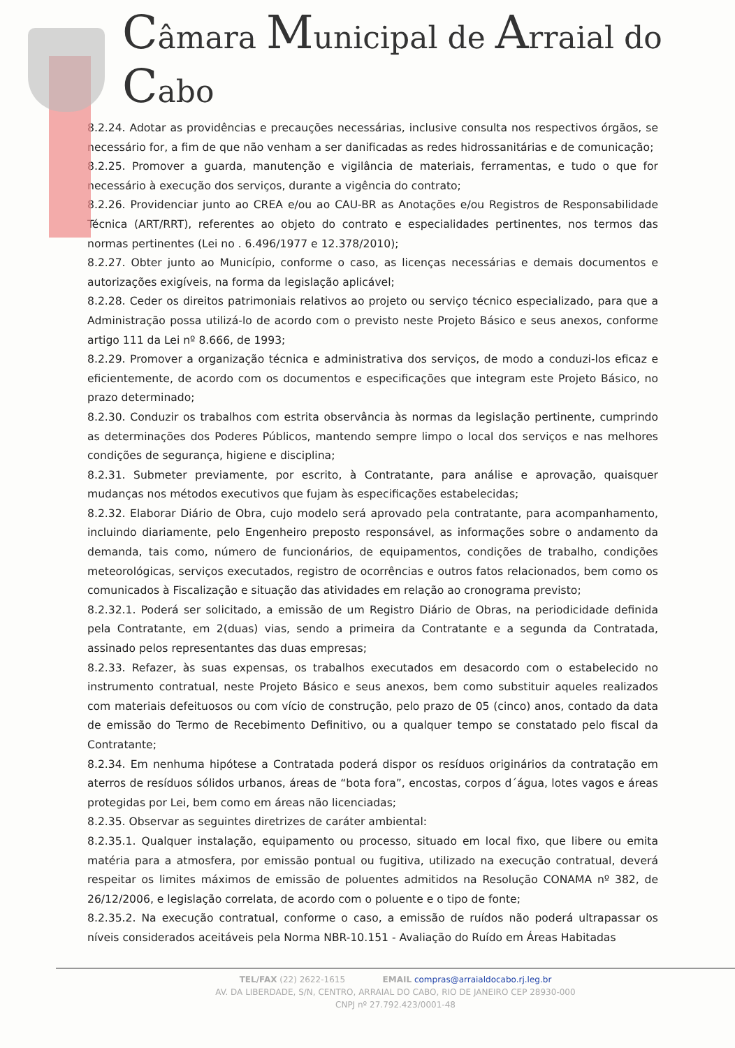Câmara Municipal de Arraial do Cabo
8.2.24. Adotar as providências e precauções necessárias, inclusive consulta nos respectivos órgãos, se necessário for, a fim de que não venham a ser danificadas as redes hidrossanitárias e de comunicação;
8.2.25. Promover a guarda, manutenção e vigilância de materiais, ferramentas, e tudo o que for necessário à execução dos serviços, durante a vigência do contrato;
8.2.26. Providenciar junto ao CREA e/ou ao CAU-BR as Anotações e/ou Registros de Responsabilidade Técnica (ART/RRT), referentes ao objeto do contrato e especialidades pertinentes, nos termos das normas pertinentes (Lei no . 6.496/1977 e 12.378/2010);
8.2.27. Obter junto ao Município, conforme o caso, as licenças necessárias e demais documentos e autorizações exigíveis, na forma da legislação aplicável;
8.2.28. Ceder os direitos patrimoniais relativos ao projeto ou serviço técnico especializado, para que a Administração possa utilizá-lo de acordo com o previsto neste Projeto Básico e seus anexos, conforme artigo 111 da Lei nº 8.666, de 1993;
8.2.29. Promover a organização técnica e administrativa dos serviços, de modo a conduzi-los eficaz e eficientemente, de acordo com os documentos e especificações que integram este Projeto Básico, no prazo determinado;
8.2.30. Conduzir os trabalhos com estrita observância às normas da legislação pertinente, cumprindo as determinações dos Poderes Públicos, mantendo sempre limpo o local dos serviços e nas melhores condições de segurança, higiene e disciplina;
8.2.31. Submeter previamente, por escrito, à Contratante, para análise e aprovação, quaisquer mudanças nos métodos executivos que fujam às especificações estabelecidas;
8.2.32. Elaborar Diário de Obra, cujo modelo será aprovado pela contratante, para acompanhamento, incluindo diariamente, pelo Engenheiro preposto responsável, as informações sobre o andamento da demanda, tais como, número de funcionários, de equipamentos, condições de trabalho, condições meteorológicas, serviços executados, registro de ocorrências e outros fatos relacionados, bem como os comunicados à Fiscalização e situação das atividades em relação ao cronograma previsto;
8.2.32.1. Poderá ser solicitado, a emissão de um Registro Diário de Obras, na periodicidade definida pela Contratante, em 2(duas) vias, sendo a primeira da Contratante e a segunda da Contratada, assinado pelos representantes das duas empresas;
8.2.33. Refazer, às suas expensas, os trabalhos executados em desacordo com o estabelecido no instrumento contratual, neste Projeto Básico e seus anexos, bem como substituir aqueles realizados com materiais defeituosos ou com vício de construção, pelo prazo de 05 (cinco) anos, contado da data de emissão do Termo de Recebimento Definitivo, ou a qualquer tempo se constatado pelo fiscal da Contratante;
8.2.34. Em nenhuma hipótese a Contratada poderá dispor os resíduos originários da contratação em aterros de resíduos sólidos urbanos, áreas de “bota fora”, encostas, corpos d´água, lotes vagos e áreas protegidas por Lei, bem como em áreas não licenciadas;
8.2.35. Observar as seguintes diretrizes de caráter ambiental:
8.2.35.1. Qualquer instalação, equipamento ou processo, situado em local fixo, que libere ou emita matéria para a atmosfera, por emissão pontual ou fugitiva, utilizado na execução contratual, deverá respeitar os limites máximos de emissão de poluentes admitidos na Resolução CONAMA nº 382, de 26/12/2006, e legislação correlata, de acordo com o poluente e o tipo de fonte;
8.2.35.2. Na execução contratual, conforme o caso, a emissão de ruídos não poderá ultrapassar os níveis considerados aceitáveis pela Norma NBR-10.151 - Avaliação do Ruído em Áreas Habitadas
TEL/FAX (22) 2622-1615 EMAIL compras@arraialdocabo.rj.leg.br
AV. DA LIBERDADE, S/N, CENTRO, ARRAIAL DO CABO, RIO DE JANEIRO CEP 28930-000
CNPJ nº 27.792.423/0001-48